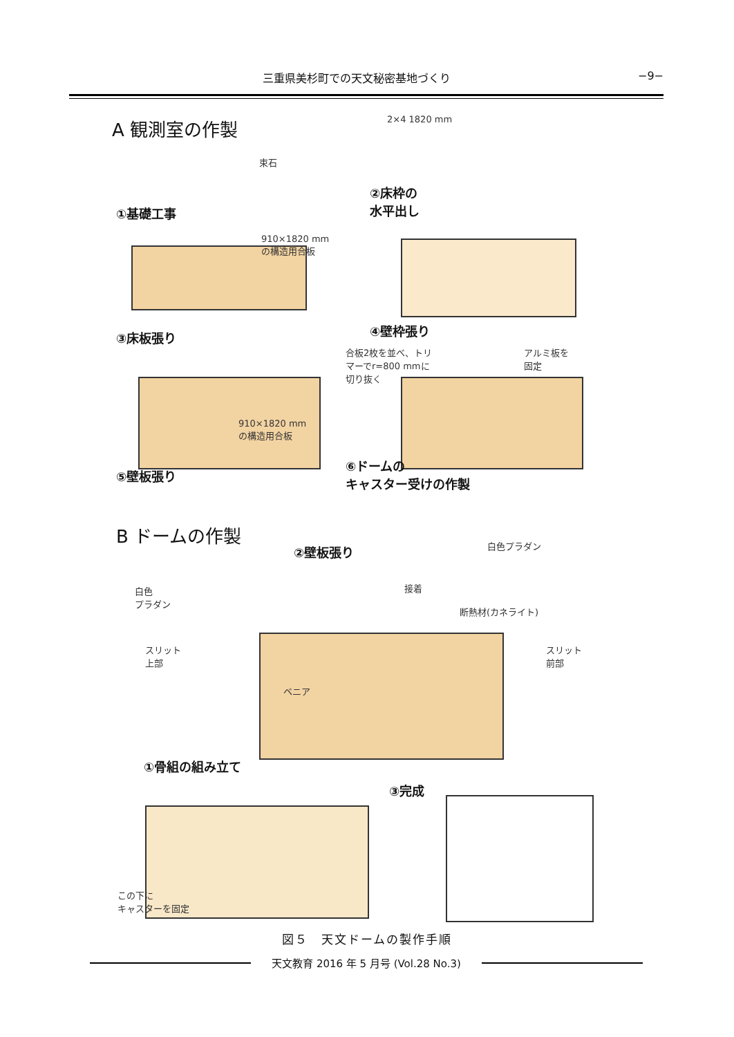三重県美杉町での天文秘密基地づくり −9−
A 観測室の作製 2×4 1820 mm
束石
②床枠の
水平出し
①基礎工事
910×1820 mm
の構造用合板
③床板張り ④壁枠張り
合板2枚を並べ、トリ
マーでr=800 mmに
切り抜く
アルミ板を
固定
910×1820 mm
の構造用合板
⑤壁板張り
⑥ドームの
キャスター受けの作製
B ドームの作製
②壁板張り 白色プラダン
接着
断熱材(カネライト)
白色
プラダン
スリット
上部
スリット
前部
ベニア
①骨組の組み立て
③完成
この下に
キャスターを固定
図５　天文ドームの製作手順
天文教育 2016 年 5 月号 (Vol.28 No.3)